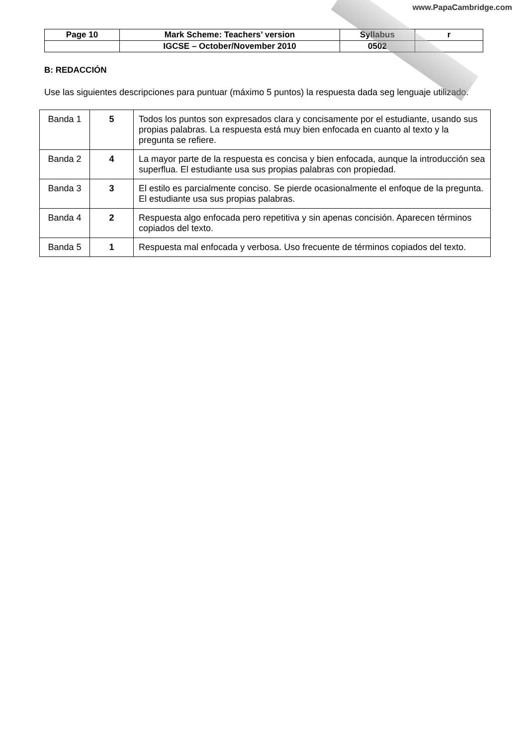www.PapaCambridge.com
| Page 10 | Mark Scheme: Teachers’ version | Syllabus | r |
| | IGCSE – October/November 2010 | 0502 | |
B: REDACCIÓN
Use las siguientes descripciones para puntuar (máximo 5 puntos) la respuesta dada seg lenguaje utilizado.
| Banda 1 | 5 | Todos los puntos son expresados clara y concisamente por el estudiante, usando sus propias palabras. La respuesta está muy bien enfocada en cuanto al texto y la pregunta se refiere. |
| Banda 2 | 4 | La mayor parte de la respuesta es concisa y bien enfocada, aunque la introducción sea superflua. El estudiante usa sus propias palabras con propiedad. |
| Banda 3 | 3 | El estilo es parcialmente conciso. Se pierde ocasionalmente el enfoque de la pregunta. El estudiante usa sus propias palabras. |
| Banda 4 | 2 | Respuesta algo enfocada pero repetitiva y sin apenas concisión. Aparecen términos copiados del texto. |
| Banda 5 | 1 | Respuesta mal enfocada y verbosa. Uso frecuente de términos copiados del texto. |